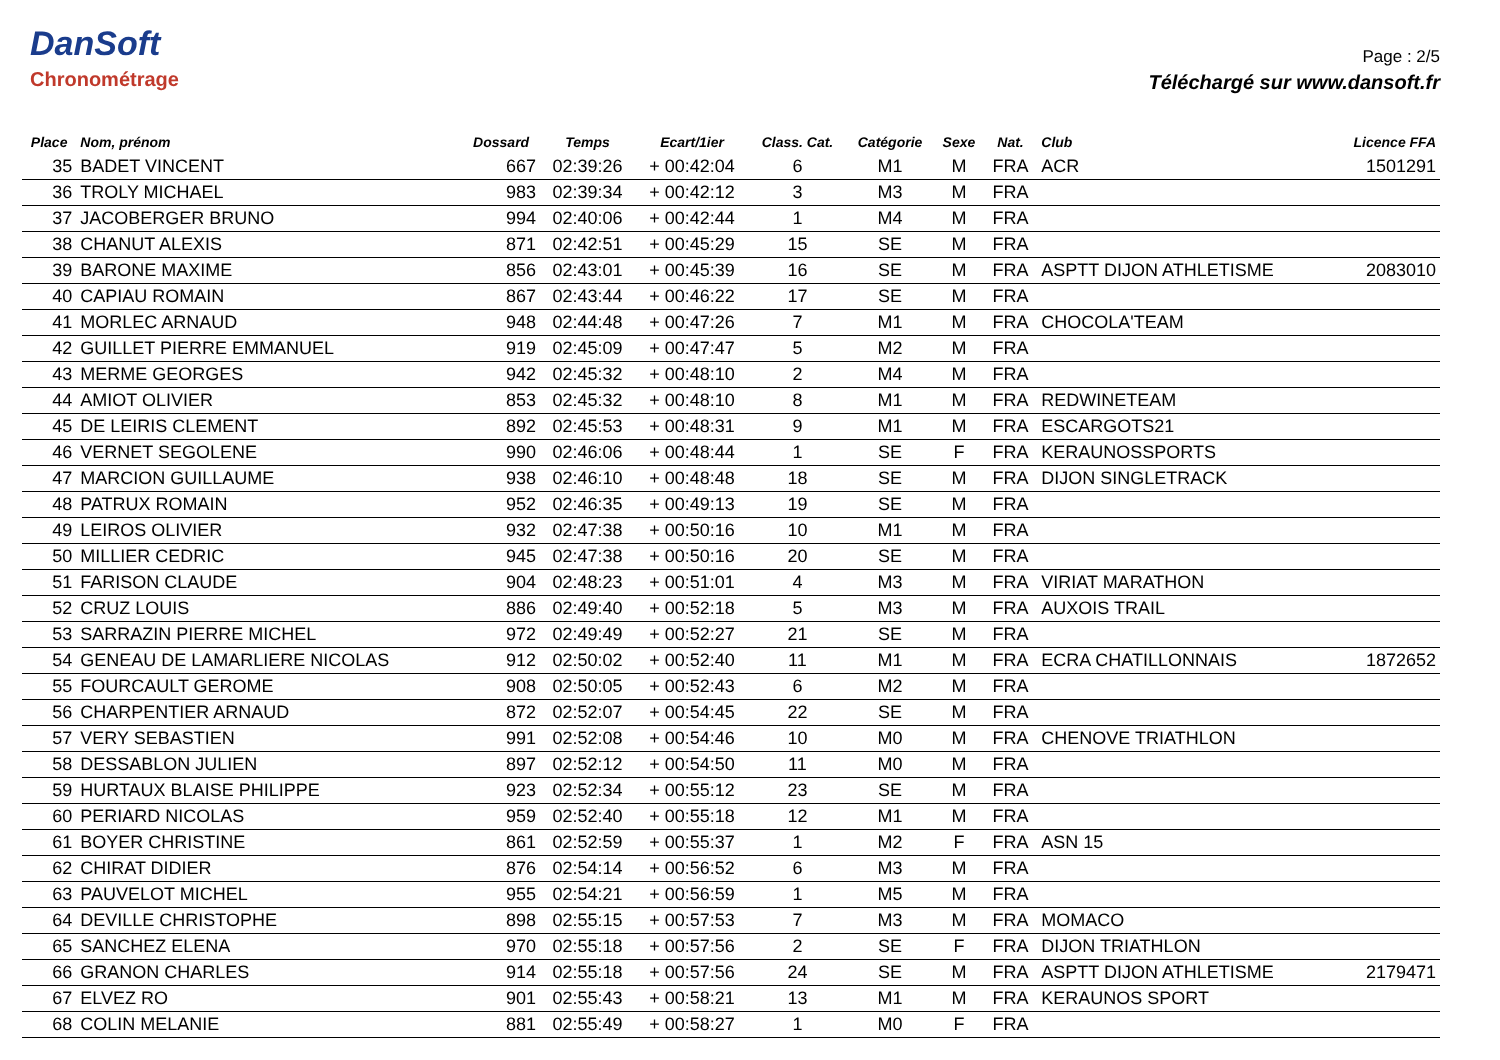DanSoft
Chronométrage
Page : 2/5
Téléchargé sur www.dansoft.fr
| Place | Nom, prénom | Dossard | Temps | Ecart/1ier | Class. Cat. | Catégorie | Sexe | Nat. | Club | Licence FFA |
| --- | --- | --- | --- | --- | --- | --- | --- | --- | --- | --- |
| 35 | BADET VINCENT | 667 | 02:39:26 | + 00:42:04 | 6 | M1 | M | FRA | ACR | 1501291 |
| 36 | TROLY MICHAEL | 983 | 02:39:34 | + 00:42:12 | 3 | M3 | M | FRA | | |
| 37 | JACOBERGER BRUNO | 994 | 02:40:06 | + 00:42:44 | 1 | M4 | M | FRA | | |
| 38 | CHANUT ALEXIS | 871 | 02:42:51 | + 00:45:29 | 15 | SE | M | FRA | | |
| 39 | BARONE MAXIME | 856 | 02:43:01 | + 00:45:39 | 16 | SE | M | FRA | ASPTT DIJON ATHLETISME | 2083010 |
| 40 | CAPIAU ROMAIN | 867 | 02:43:44 | + 00:46:22 | 17 | SE | M | FRA | | |
| 41 | MORLEC ARNAUD | 948 | 02:44:48 | + 00:47:26 | 7 | M1 | M | FRA | CHOCOLA'TEAM | |
| 42 | GUILLET PIERRE EMMANUEL | 919 | 02:45:09 | + 00:47:47 | 5 | M2 | M | FRA | | |
| 43 | MERME GEORGES | 942 | 02:45:32 | + 00:48:10 | 2 | M4 | M | FRA | | |
| 44 | AMIOT OLIVIER | 853 | 02:45:32 | + 00:48:10 | 8 | M1 | M | FRA | REDWINETEAM | |
| 45 | DE LEIRIS CLEMENT | 892 | 02:45:53 | + 00:48:31 | 9 | M1 | M | FRA | ESCARGOTS21 | |
| 46 | VERNET SEGOLENE | 990 | 02:46:06 | + 00:48:44 | 1 | SE | F | FRA | KERAUNOSSPORTS | |
| 47 | MARCION GUILLAUME | 938 | 02:46:10 | + 00:48:48 | 18 | SE | M | FRA | DIJON SINGLETRACK | |
| 48 | PATRUX ROMAIN | 952 | 02:46:35 | + 00:49:13 | 19 | SE | M | FRA | | |
| 49 | LEIROS OLIVIER | 932 | 02:47:38 | + 00:50:16 | 10 | M1 | M | FRA | | |
| 50 | MILLIER CEDRIC | 945 | 02:47:38 | + 00:50:16 | 20 | SE | M | FRA | | |
| 51 | FARISON CLAUDE | 904 | 02:48:23 | + 00:51:01 | 4 | M3 | M | FRA | VIRIAT MARATHON | |
| 52 | CRUZ LOUIS | 886 | 02:49:40 | + 00:52:18 | 5 | M3 | M | FRA | AUXOIS TRAIL | |
| 53 | SARRAZIN PIERRE MICHEL | 972 | 02:49:49 | + 00:52:27 | 21 | SE | M | FRA | | |
| 54 | GENEAU DE LAMARLIERE NICOLAS | 912 | 02:50:02 | + 00:52:40 | 11 | M1 | M | FRA | ECRA CHATILLONNAIS | 1872652 |
| 55 | FOURCAULT GEROME | 908 | 02:50:05 | + 00:52:43 | 6 | M2 | M | FRA | | |
| 56 | CHARPENTIER ARNAUD | 872 | 02:52:07 | + 00:54:45 | 22 | SE | M | FRA | | |
| 57 | VERY SEBASTIEN | 991 | 02:52:08 | + 00:54:46 | 10 | M0 | M | FRA | CHENOVE TRIATHLON | |
| 58 | DESSABLON JULIEN | 897 | 02:52:12 | + 00:54:50 | 11 | M0 | M | FRA | | |
| 59 | HURTAUX BLAISE PHILIPPE | 923 | 02:52:34 | + 00:55:12 | 23 | SE | M | FRA | | |
| 60 | PERIARD NICOLAS | 959 | 02:52:40 | + 00:55:18 | 12 | M1 | M | FRA | | |
| 61 | BOYER CHRISTINE | 861 | 02:52:59 | + 00:55:37 | 1 | M2 | F | FRA | ASN 15 | |
| 62 | CHIRAT DIDIER | 876 | 02:54:14 | + 00:56:52 | 6 | M3 | M | FRA | | |
| 63 | PAUVELOT MICHEL | 955 | 02:54:21 | + 00:56:59 | 1 | M5 | M | FRA | | |
| 64 | DEVILLE CHRISTOPHE | 898 | 02:55:15 | + 00:57:53 | 7 | M3 | M | FRA | MOMACO | |
| 65 | SANCHEZ ELENA | 970 | 02:55:18 | + 00:57:56 | 2 | SE | F | FRA | DIJON TRIATHLON | |
| 66 | GRANON CHARLES | 914 | 02:55:18 | + 00:57:56 | 24 | SE | M | FRA | ASPTT DIJON ATHLETISME | 2179471 |
| 67 | ELVEZ RO | 901 | 02:55:43 | + 00:58:21 | 13 | M1 | M | FRA | KERAUNOS SPORT | |
| 68 | COLIN MELANIE | 881 | 02:55:49 | + 00:58:27 | 1 | M0 | F | FRA | | |